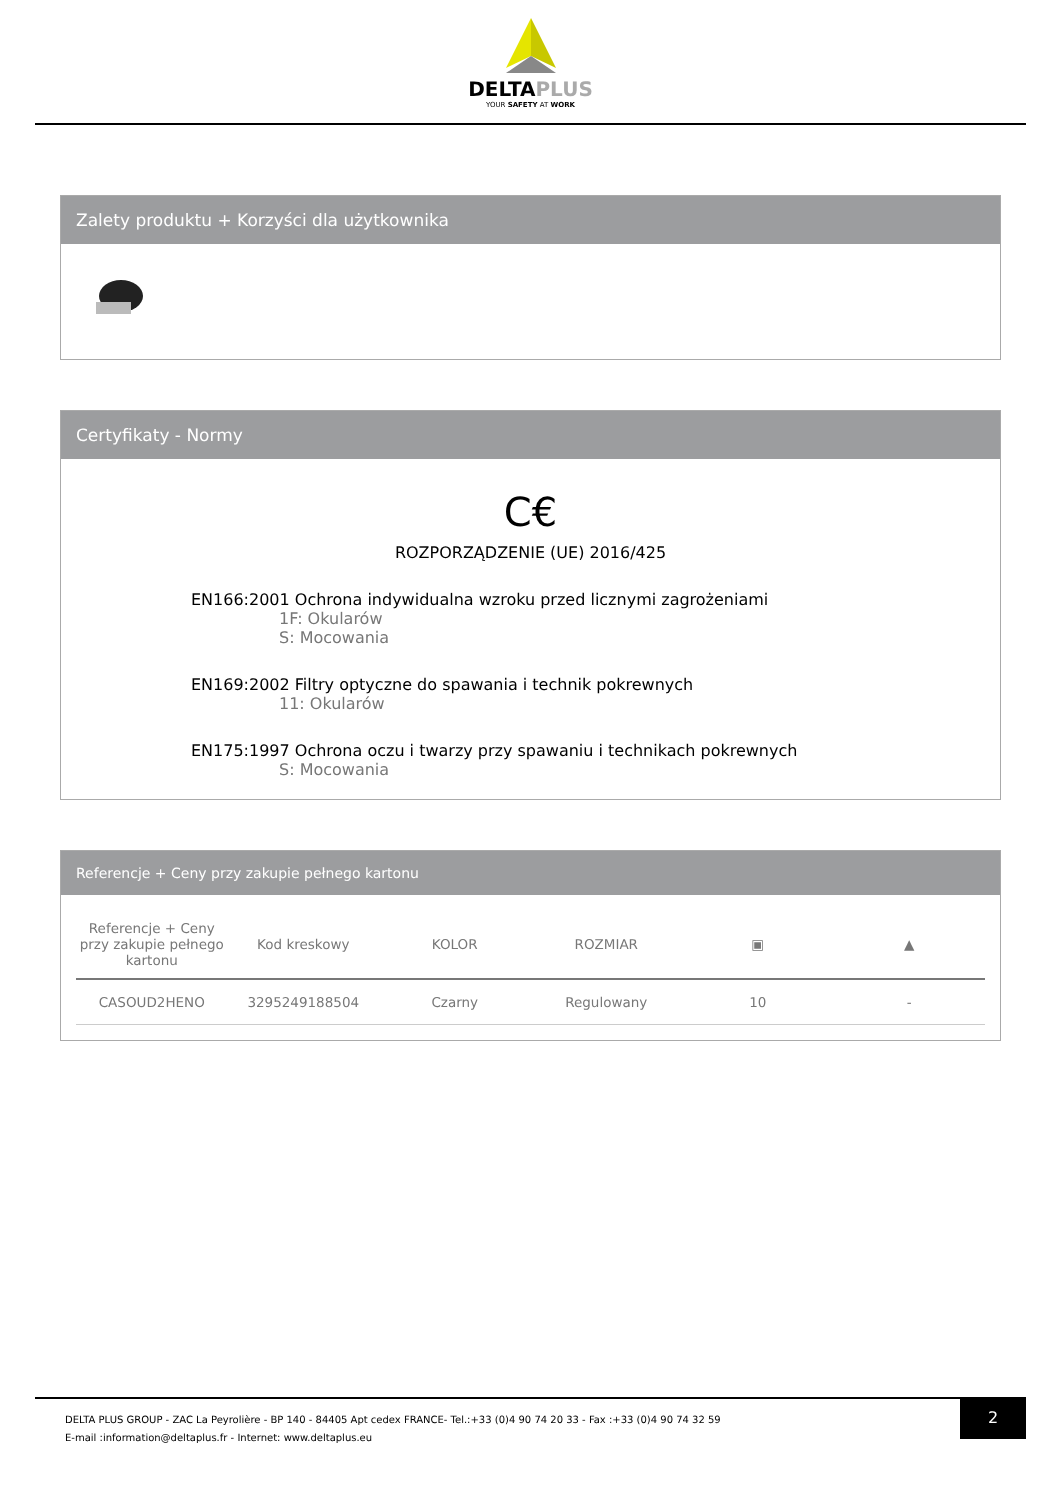DELTAPLUS
YOUR SAFETY AT WORK
Zalety produktu + Korzyści dla użytkownika
Certyfikaty - Normy
C€
ROZPORZĄDZENIE (UE) 2016/425
EN166:2001 Ochrona indywidualna wzroku przed licznymi zagrożeniami
1F: Okularów
S: Mocowania
EN169:2002 Filtry optyczne do spawania i technik pokrewnych
11: Okularów
EN175:1997 Ochrona oczu i twarzy przy spawaniu i technikach pokrewnych
S: Mocowania
Referencje + Ceny przy zakupie pełnego kartonu
| Referencje + Ceny przy zakupie pełnego kartonu | Kod kreskowy | KOLOR | ROZMIAR | ▣ | ▲ |
| --- | --- | --- | --- | --- | --- |
| CASOUD2HENO | 3295249188504 | Czarny | Regulowany | 10 | - |
2
DELTA PLUS GROUP - ZAC La Peyrolière - BP 140 - 84405 Apt cedex FRANCE- Tel.:+33 (0)4 90 74 20 33 - Fax :+33 (0)4 90 74 32 59
E-mail :information@deltaplus.fr - Internet: www.deltaplus.eu